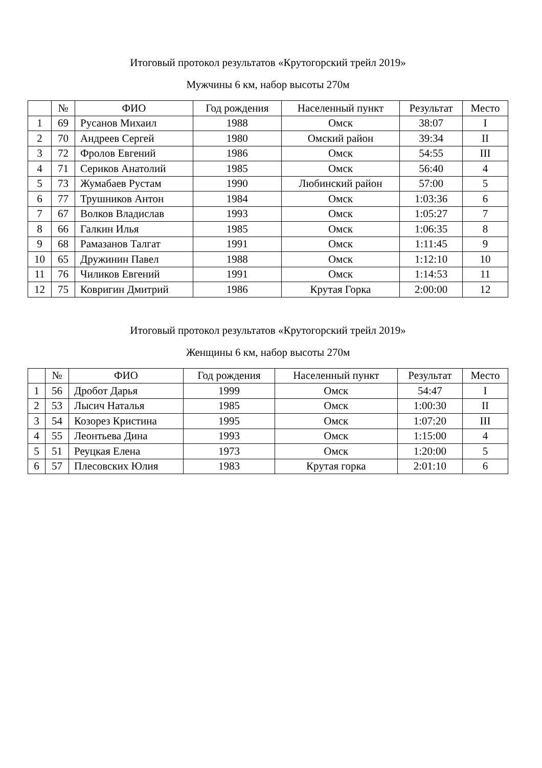Итоговый протокол результатов «Крутогорский трейл 2019»
Мужчины 6 км, набор высоты 270м
| | № | ФИО | Год рождения | Населенный пункт | Результат | Место |
| --- | --- | --- | --- | --- | --- | --- |
| 1 | 69 | Русанов Михаил | 1988 | Омск | 38:07 | I |
| 2 | 70 | Андреев Сергей | 1980 | Омский район | 39:34 | II |
| 3 | 72 | Фролов Евгений | 1986 | Омск | 54:55 | III |
| 4 | 71 | Сериков Анатолий | 1985 | Омск | 56:40 | 4 |
| 5 | 73 | Жумабаев Рустам | 1990 | Любинский район | 57:00 | 5 |
| 6 | 77 | Трушников Антон | 1984 | Омск | 1:03:36 | 6 |
| 7 | 67 | Волков Владислав | 1993 | Омск | 1:05:27 | 7 |
| 8 | 66 | Галкин Илья | 1985 | Омск | 1:06:35 | 8 |
| 9 | 68 | Рамазанов Талгат | 1991 | Омск | 1:11:45 | 9 |
| 10 | 65 | Дружинин Павел | 1988 | Омск | 1:12:10 | 10 |
| 11 | 76 | Чиликов Евгений | 1991 | Омск | 1:14:53 | 11 |
| 12 | 75 | Ковригин Дмитрий | 1986 | Крутая Горка | 2:00:00 | 12 |
Итоговый протокол результатов «Крутогорский трейл 2019»
Женщины 6 км, набор высоты 270м
| | № | ФИО | Год рождения | Населенный пункт | Результат | Место |
| --- | --- | --- | --- | --- | --- | --- |
| 1 | 56 | Дробот Дарья | 1999 | Омск | 54:47 | I |
| 2 | 53 | Лысич Наталья | 1985 | Омск | 1:00:30 | II |
| 3 | 54 | Козорез Кристина | 1995 | Омск | 1:07:20 | III |
| 4 | 55 | Леонтьева Дина | 1993 | Омск | 1:15:00 | 4 |
| 5 | 51 | Реуцкая Елена | 1973 | Омск | 1:20:00 | 5 |
| 6 | 57 | Плесовских Юлия | 1983 | Крутая горка | 2:01:10 | 6 |